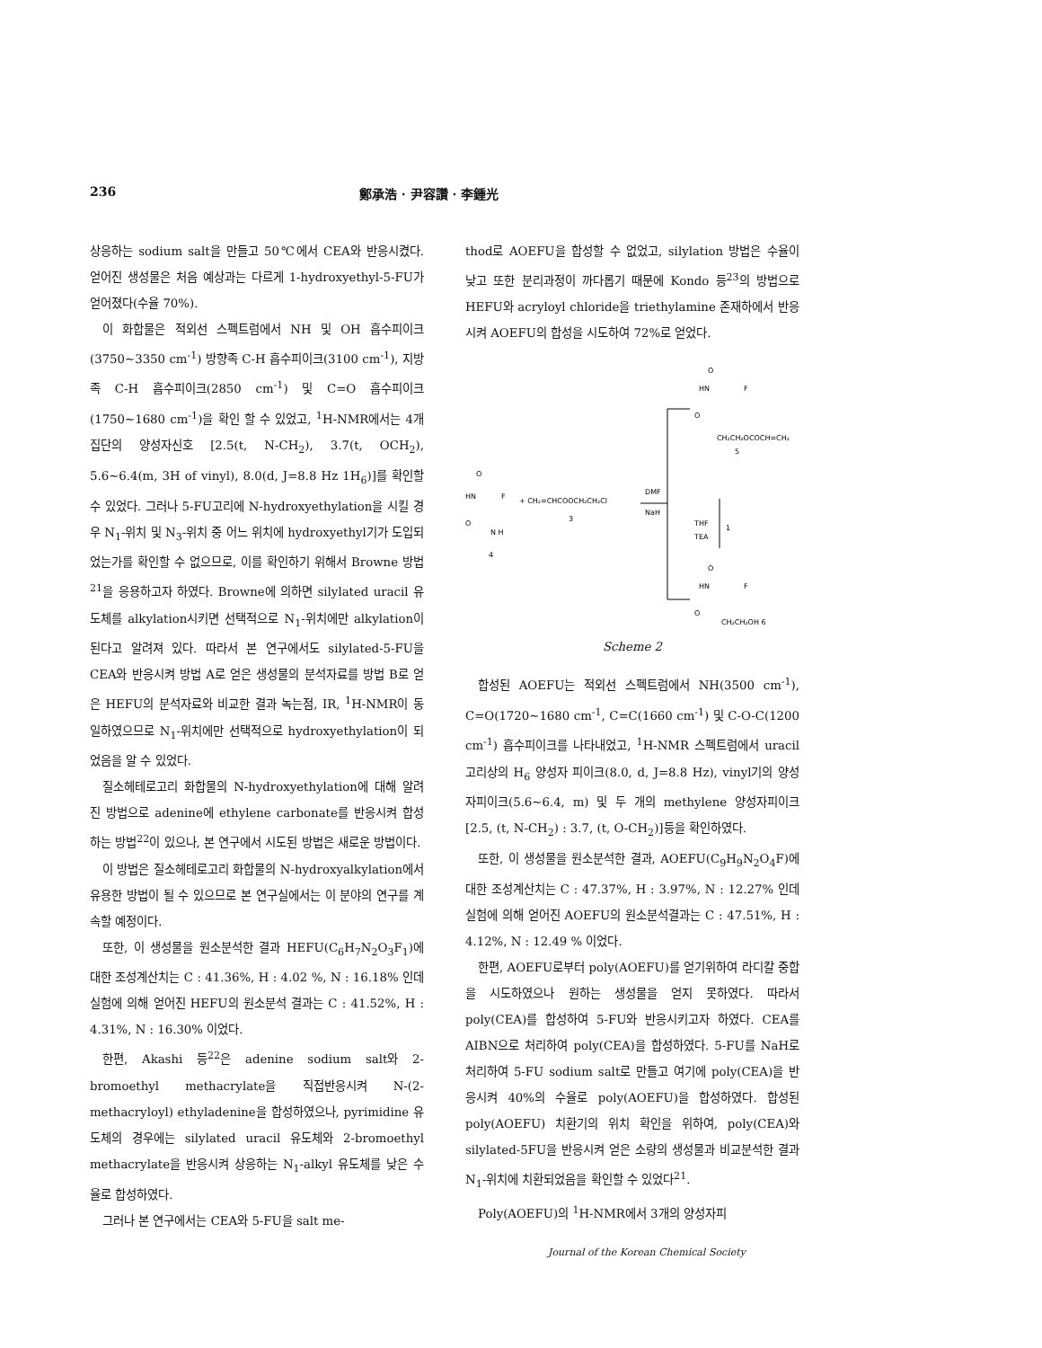236 鄭承浩 · 尹容讚 · 李鍾光
상응하는 sodium salt을 만들고 50℃에서 CEA와 반응시켰다. 얻어진 생성물은 처음 예상과는 다르게 1-hydroxyethyl-5-FU가 얻어졌다(수율 70%).
이 화합물은 적외선 스펙트럼에서 NH 및 OH 흡수피이크(3750~3350 cm<sup>-1</sup>) 방향족 C-H 흡수피이크(3100 cm<sup>-1</sup>), 지방족 C-H 흡수피이크(2850 cm<sup>-1</sup>) 및 C=O 흡수피이크(1750~1680 cm<sup>-1</sup>)을 확인 할 수 있었고, <sup>1</sup>H-NMR에서는 4개 집단의 양성자신호 [2.5(t, N-CH<sub>2</sub>), 3.7(t, OCH<sub>2</sub>), 5.6~6.4(m, 3H of vinyl), 8.0(d, J=8.8 Hz 1H<sub>6</sub>)]를 확인할 수 있었다. 그러나 5-FU고리에 N-hydroxyethylation을 시킬 경우 N<sub>1</sub>-위치 및 N<sub>3</sub>-위치 중 어느 위치에 hydroxyethyl기가 도입되었는가를 확인할 수 없으므로, 이를 확인하기 위해서 Browne 방법<sup>21</sup>을 응용하고자 하였다. Browne에 의하면 silylated uracil 유도체를 alkylation시키면 선택적으로 N<sub>1</sub>-위치에만 alkylation이 된다고 알려져 있다. 따라서 본 연구에서도 silylated-5-FU을 CEA와 반응시켜 방법 A로 얻은 생성물의 분석자료를 방법 B로 얻은 HEFU의 분석자료와 비교한 결과 녹는점, IR, <sup>1</sup>H-NMR이 동일하였으므로 N<sub>1</sub>-위치에만 선택적으로 hydroxyethylation이 되었음을 알 수 있었다.
질소헤테로고리 화합물의 N-hydroxyethylation에 대해 알려진 방법으로 adenine에 ethylene carbonate를 반응시켜 합성하는 방법<sup>22</sup>이 있으나, 본 연구에서 시도된 방법은 새로운 방법이다.
이 방법은 질소헤테로고리 화합물의 N-hydroxyalkylation에서 유용한 방법이 될 수 있으므로 본 연구실에서는 이 분야의 연구를 계속할 예정이다.
또한, 이 생성물을 원소분석한 결과 HEFU(C<sub>6</sub>H<sub>7</sub>N<sub>2</sub>O<sub>3</sub>F<sub>1</sub>)에 대한 조성계산치는 C : 41.36%, H : 4.02 %, N : 16.18% 인데 실험에 의해 얻어진 HEFU의 원소분석 결과는 C : 41.52%, H : 4.31%, N : 16.30% 이었다.
한편, Akashi 등<sup>22</sup>은 adenine sodium salt와 2-bromoethyl methacrylate을 직접반응시켜 N-(2-methacryloyl) ethyladenine을 합성하였으나, pyrimidine 유도체의 경우에는 silylated uracil 유도체와 2-bromoethyl methacrylate을 반응시켜 상응하는 N<sub>1</sub>-alkyl 유도체를 낮은 수율로 합성하였다.
그러나 본 연구에서는 CEA와 5-FU을 salt me-
thod로 AOEFU을 합성할 수 없었고, silylation 방법은 수율이 낮고 또한 분리과정이 까다롭기 때문에 Kondo 등<sup>23</sup>의 방법으로 HEFU와 acryloyl chloride을 triethylamine 존재하에서 반응시켜 AOEFU의 합성을 시도하여 72%로 얻었다.
HN
O
F
O
N H
4
+ CH₂=CHCOOCH₂CH₂Cl
3
DMF
NaH
O
HN
F
O
CH₂CH₂OCOCH=CH₂
5
THF
TEA
1
O
HN
F
O
CH₂CH₂OH 6
Scheme 2
합성된 AOEFU는 적외선 스펙트럼에서 NH(3500 cm<sup>-1</sup>), C=O(1720~1680 cm<sup>-1</sup>, C=C(1660 cm<sup>-1</sup>) 및 C-O-C(1200 cm<sup>-1</sup>) 흡수피이크를 나타내었고, <sup>1</sup>H-NMR 스펙트럼에서 uracil 고리상의 H<sub>6</sub> 양성자 피이크(8.0, d, J=8.8 Hz), vinyl기의 양성자피이크(5.6~6.4, m) 및 두 개의 methylene 양성자피이크 [2.5, (t, N-CH<sub>2</sub>) : 3.7, (t, O-CH<sub>2</sub>)]등을 확인하였다.
또한, 이 생성물을 원소분석한 결과, AOEFU(C<sub>9</sub>H<sub>9</sub>N<sub>2</sub>O<sub>4</sub>F)에 대한 조성계산치는 C : 47.37%, H : 3.97%, N : 12.27% 인데 실험에 의해 얻어진 AOEFU의 원소분석결과는 C : 47.51%, H : 4.12%, N : 12.49 % 이었다.
한편, AOEFU로부터 poly(AOEFU)를 얻기위하여 라디칼 중합을 시도하였으나 원하는 생성물을 얻지 못하였다. 따라서 poly(CEA)를 합성하여 5-FU와 반응시키고자 하였다. CEA를 AIBN으로 처리하여 poly(CEA)을 합성하였다. 5-FU를 NaH로 처리하여 5-FU sodium salt로 만들고 여기에 poly(CEA)을 반응시켜 40%의 수율로 poly(AOEFU)을 합성하였다. 합성된 poly(AOEFU) 치환기의 위치 확인을 위하여, poly(CEA)와 silylated-5FU을 반응시켜 얻은 소량의 생성물과 비교분석한 결과 N<sub>1</sub>-위치에 치환되었음을 확인할 수 있었다<sup>21</sup>.
Poly(AOEFU)의 <sup>1</sup>H-NMR에서 3개의 양성자피
Journal of the Korean Chemical Society